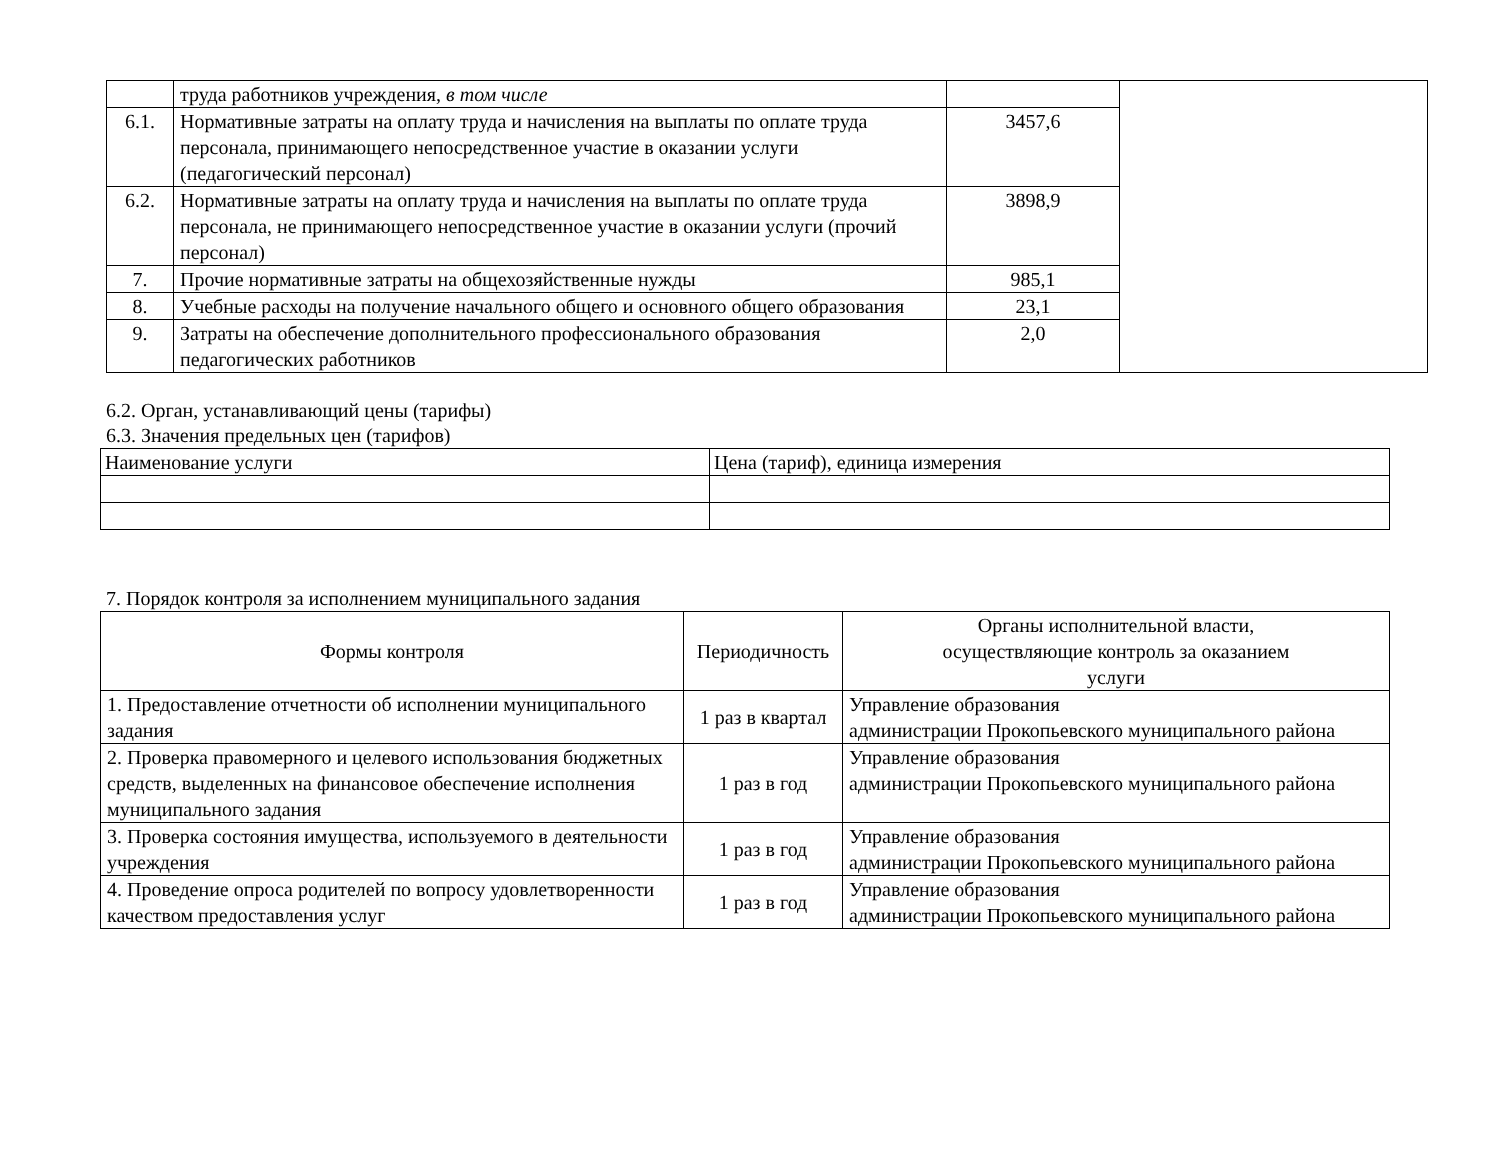| | труда работников учреждения, в том числе | | |
| 6.1. | Нормативные затраты на оплату труда и начисления на выплаты по оплате труда персонала, принимающего непосредственное участие в оказании услуги (педагогический персонал) | 3457,6 | |
| 6.2. | Нормативные затраты на оплату труда и начисления на выплаты по оплате труда персонала, не принимающего непосредственное участие в оказании услуги (прочий персонал) | 3898,9 | |
| 7. | Прочие нормативные затраты на общехозяйственные нужды | 985,1 | |
| 8. | Учебные расходы на получение начального общего и основного общего образования | 23,1 | |
| 9. | Затраты на обеспечение дополнительного профессионального образования педагогических работников | 2,0 | |
6.2. Орган, устанавливающий цены (тарифы)
6.3. Значения предельных цен (тарифов)
| Наименование услуги | Цена (тариф), единица измерения |
7. Порядок контроля за исполнением муниципального задания
| Формы контроля | Периодичность | Органы исполнительной власти, осуществляющие контроль за оказанием услуги |
| 1. Предоставление отчетности об исполнении муниципального задания | 1 раз в квартал | Управление образования администрации Прокопьевского муниципального района |
| 2. Проверка правомерного и целевого использования бюджетных средств, выделенных на финансовое обеспечение исполнения муниципального задания | 1 раз в год | Управление образования администрации Прокопьевского муниципального района |
| 3. Проверка состояния имущества, используемого в деятельности учреждения | 1 раз в год | Управление образования администрации Прокопьевского муниципального района |
| 4. Проведение опроса родителей по вопросу удовлетворенности качеством предоставления услуг | 1 раз в год | Управление образования администрации Прокопьевского муниципального района |